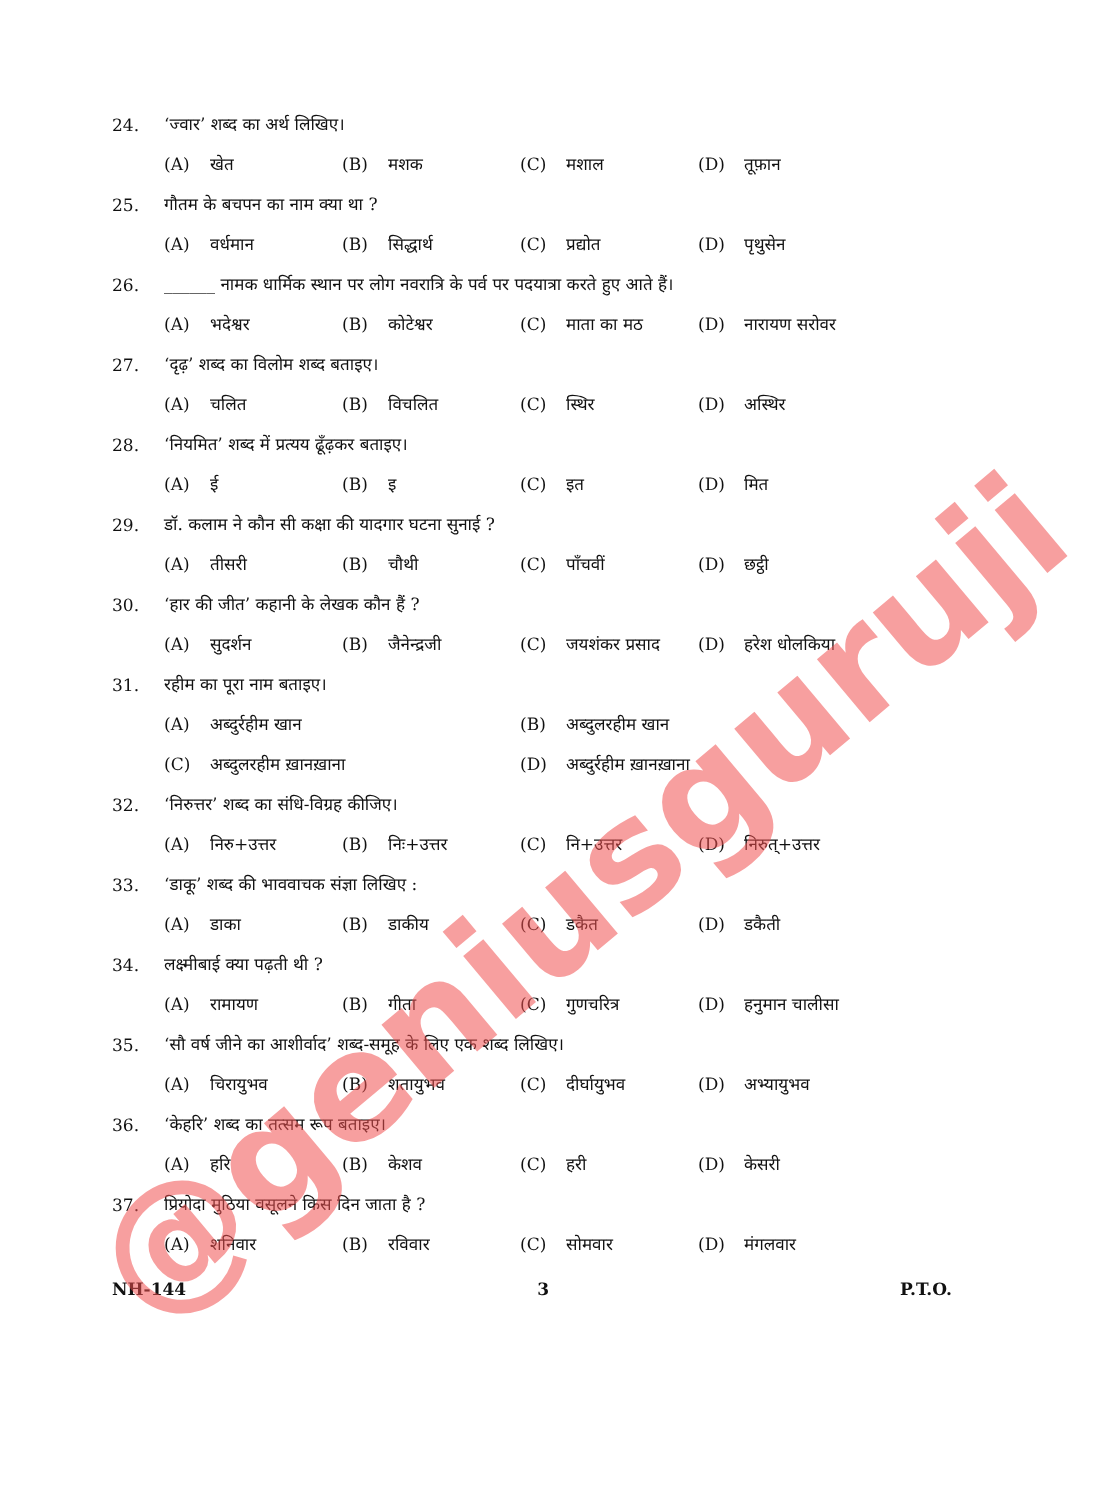24. ‘ज्वार’ शब्द का अर्थ लिखिए।
(A) खेत (B) मशक (C) मशाल (D) तूफ़ान
25. गौतम के बचपन का नाम क्या था ?
(A) वर्धमान (B) सिद्धार्थ (C) प्रद्योत (D) पृथुसेन
26. ______ नामक धार्मिक स्थान पर लोग नवरात्रि के पर्व पर पदयात्रा करते हुए आते हैं।
(A) भदेश्वर (B) कोटेश्वर (C) माता का मठ (D) नारायण सरोवर
27. ‘दृढ़’ शब्द का विलोम शब्द बताइए।
(A) चलित (B) विचलित (C) स्थिर (D) अस्थिर
28. ‘नियमित’ शब्द में प्रत्यय ढूँढ़कर बताइए।
(A) ई (B) इ (C) इत (D) मित
29. डॉ. कलाम ने कौन सी कक्षा की यादगार घटना सुनाई ?
(A) तीसरी (B) चौथी (C) पाँचवीं (D) छट्ठी
30. ‘हार की जीत’ कहानी के लेखक कौन हैं ?
(A) सुदर्शन (B) जैनेन्द्रजी (C) जयशंकर प्रसाद (D) हरेश धोलकिया
31. रहीम का पूरा नाम बताइए।
(A) अब्दुर्रहीम खान (B) अब्दुलरहीम खान
(C) अब्दुलरहीम ख़ानख़ाना (D) अब्दुर्रहीम ख़ानख़ाना
32. ‘निरुत्तर’ शब्द का संधि-विग्रह कीजिए।
(A) निरु+उत्तर (B) निः+उत्तर (C) नि+उत्तर (D) निरुत्+उत्तर
33. ‘डाकू’ शब्द की भाववाचक संज्ञा लिखिए :
(A) डाका (B) डाकीय (C) डकैत (D) डकैती
34. लक्ष्मीबाई क्या पढ़ती थी ?
(A) रामायण (B) गीता (C) गुणचरित्र (D) हनुमान चालीसा
35. ‘सौ वर्ष जीने का आशीर्वाद’ शब्द-समूह के लिए एक शब्द लिखिए।
(A) चिरायुभव (B) शतायुभव (C) दीर्घायुभव (D) अभ्यायुभव
36. ‘केहरि’ शब्द का तत्सम रूप बताइए।
(A) हरि (B) केशव (C) हरी (D) केसरी
37. प्रियोदा मुठिया वसूलने किस दिन जाता है ?
(A) शनिवार (B) रविवार (C) सोमवार (D) मंगलवार
NH-144 3 P.T.O.
@geniusguruji